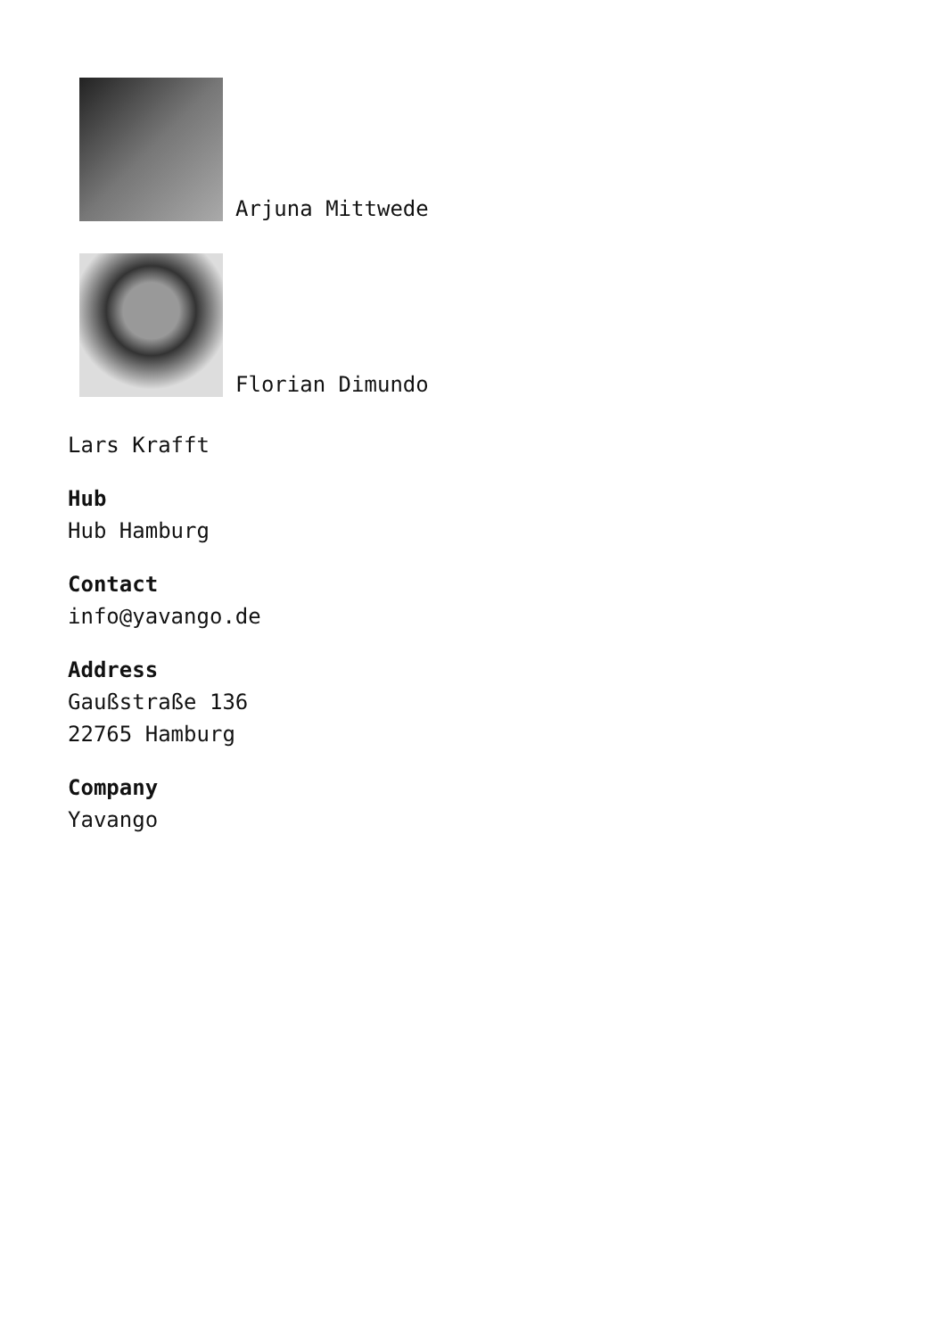Arjuna Mittwede
Florian Dimundo
Lars Krafft
Hub
Hub Hamburg
Contact
info@yavango.de
Address
Gaußstraße 136
22765 Hamburg
Company
Yavango